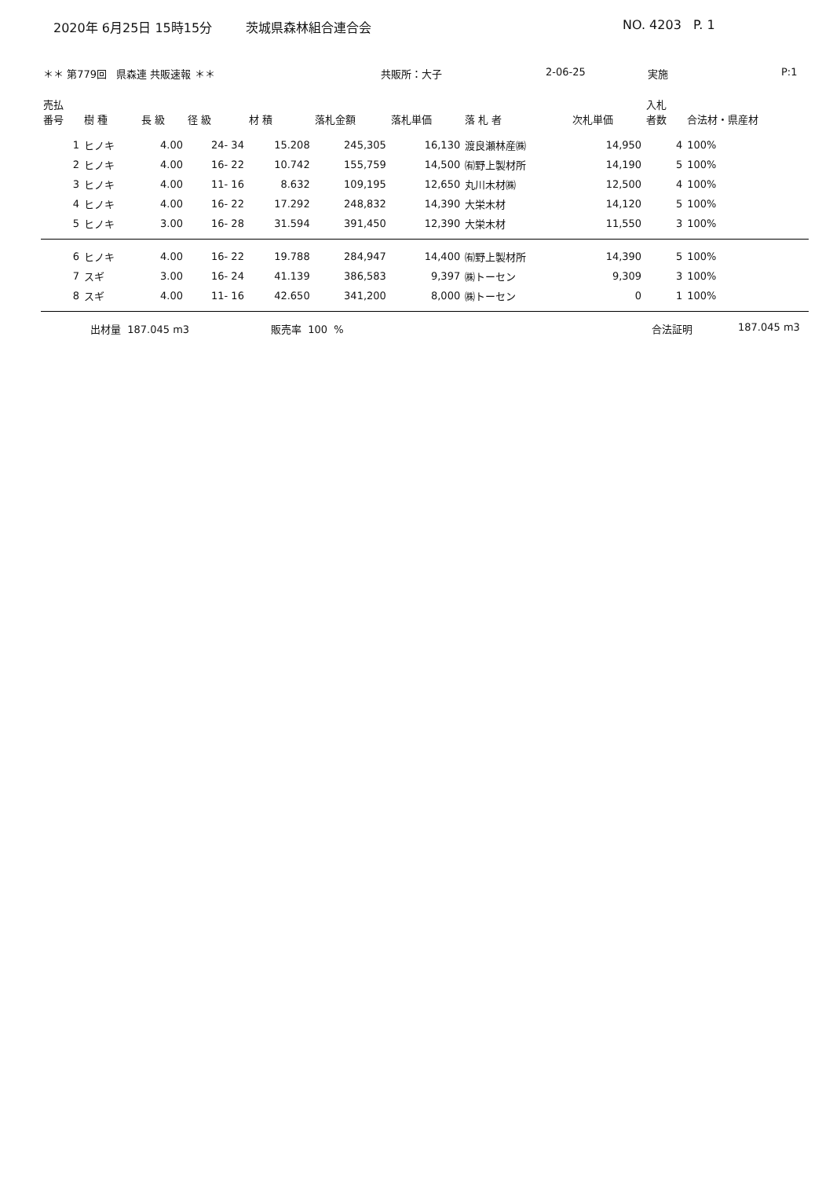2020年 6月25日 15時15分 茨城県森林組合連合会 NO. 4203 P. 1
＊＊ 第779回 県森連 共販速報 ＊＊ 共販所：大子 2-06-25 実施 P:1
| 売払 番号 | 樹 種 | 長 級 | 径 級 | 材 積 | 落札金額 | 落札単価 | 落 札 者 | 次札単価 | 入札 者数 | 合法材・県産材 |
| --- | --- | --- | --- | --- | --- | --- | --- | --- | --- | --- |
| 1 | ヒノキ | 4.00 | 24- 34 | 15.208 | 245,305 | 16,130 | 渡良瀬林産㈱ | 14,950 | 4 | 100% |
| 2 | ヒノキ | 4.00 | 16- 22 | 10.742 | 155,759 | 14,500 | ㈲野上製材所 | 14,190 | 5 | 100% |
| 3 | ヒノキ | 4.00 | 11- 16 | 8.632 | 109,195 | 12,650 | 丸川木材㈱ | 12,500 | 4 | 100% |
| 4 | ヒノキ | 4.00 | 16- 22 | 17.292 | 248,832 | 14,390 | 大栄木材 | 14,120 | 5 | 100% |
| 5 | ヒノキ | 3.00 | 16- 28 | 31.594 | 391,450 | 12,390 | 大栄木材 | 11,550 | 3 | 100% |
| 6 | ヒノキ | 4.00 | 16- 22 | 19.788 | 284,947 | 14,400 | ㈲野上製材所 | 14,390 | 5 | 100% |
| 7 | スギ | 3.00 | 16- 24 | 41.139 | 386,583 | 9,397 | ㈱トーセン | 9,309 | 3 | 100% |
| 8 | スギ | 4.00 | 11- 16 | 42.650 | 341,200 | 8,000 | ㈱トーセン | 0 | 1 | 100% |
出材量 187.045 m3 販売率 100 % 合法証明 187.045 m3